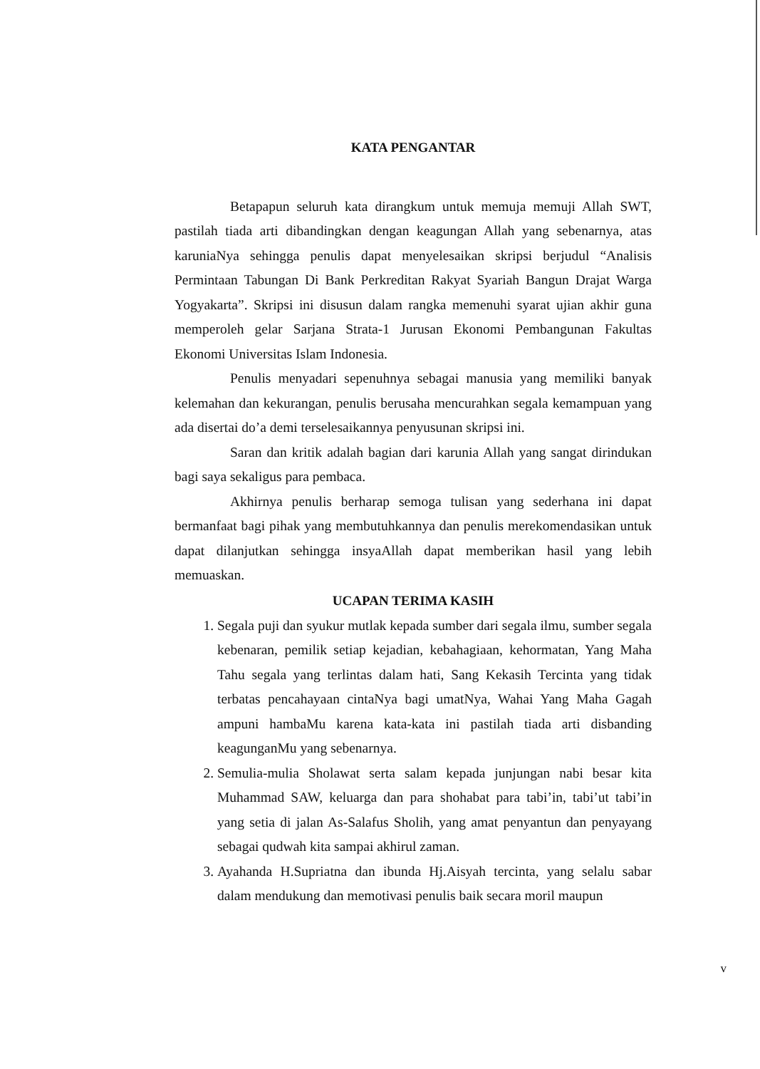KATA PENGANTAR
Betapapun seluruh kata dirangkum untuk memuja memuji Allah SWT, pastilah tiada arti dibandingkan dengan keagungan Allah yang sebenarnya, atas karuniaNya sehingga penulis dapat menyelesaikan skripsi berjudul “Analisis Permintaan Tabungan Di Bank Perkreditan Rakyat Syariah Bangun Drajat Warga Yogyakarta”. Skripsi ini disusun dalam rangka memenuhi syarat ujian akhir guna memperoleh gelar Sarjana Strata-1 Jurusan Ekonomi Pembangunan Fakultas Ekonomi Universitas Islam Indonesia.
Penulis menyadari sepenuhnya sebagai manusia yang memiliki banyak kelemahan dan kekurangan, penulis berusaha mencurahkan segala kemampuan yang ada disertai do’a demi terselesaikannya penyusunan skripsi ini.
Saran dan kritik adalah bagian dari karunia Allah yang sangat dirindukan bagi saya sekaligus para pembaca.
Akhirnya penulis berharap semoga tulisan yang sederhana ini dapat bermanfaat bagi pihak yang membutuhkannya dan penulis merekomendasikan untuk dapat dilanjutkan sehingga insyaAllah dapat memberikan hasil yang lebih memuaskan.
UCAPAN TERIMA KASIH
1. Segala puji dan syukur mutlak kepada sumber dari segala ilmu, sumber segala kebenaran, pemilik setiap kejadian, kebahagiaan, kehormatan, Yang Maha Tahu segala yang terlintas dalam hati, Sang Kekasih Tercinta yang tidak terbatas pencahayaan cintaNya bagi umatNya, Wahai Yang Maha Gagah ampuni hambaMu karena kata-kata ini pastilah tiada arti disbanding keagunganMu yang sebenarnya.
2. Semulia-mulia Sholawat serta salam kepada junjungan nabi besar kita Muhammad SAW, keluarga dan para shohabat para tabi’in, tabi’ut tabi’in yang setia di jalan As-Salafus Sholih, yang amat penyantun dan penyayang sebagai qudwah kita sampai akhirul zaman.
3. Ayahanda H.Supriatna dan ibunda Hj.Aisyah tercinta, yang selalu sabar dalam mendukung dan memotivasi penulis baik secara moril maupun
v